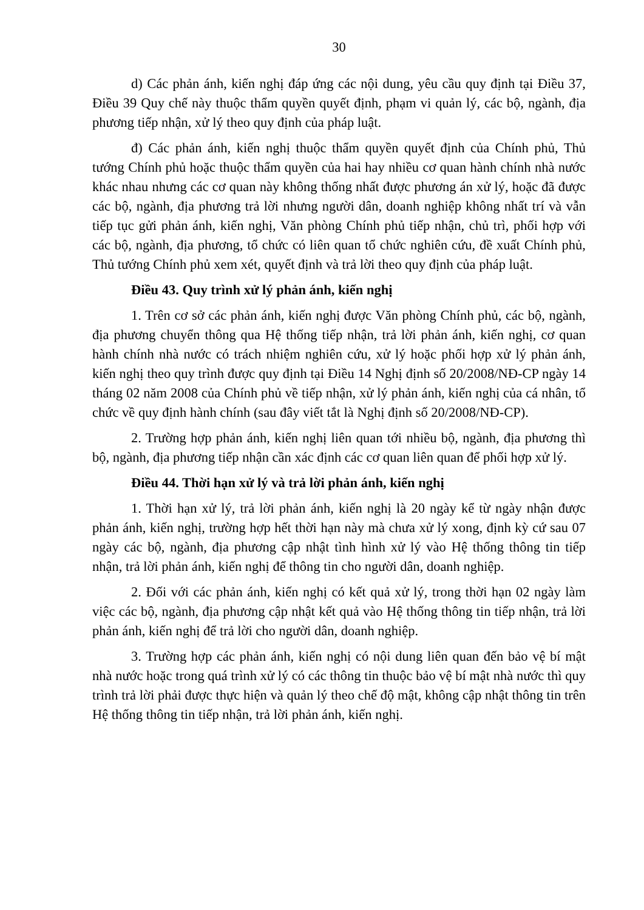30
d) Các phản ánh, kiến nghị đáp ứng các nội dung, yêu cầu quy định tại Điều 37, Điều 39 Quy chế này thuộc thẩm quyền quyết định, phạm vi quản lý, các bộ, ngành, địa phương tiếp nhận, xử lý theo quy định của pháp luật.
đ) Các phản ánh, kiến nghị thuộc thẩm quyền quyết định của Chính phủ, Thủ tướng Chính phủ hoặc thuộc thẩm quyền của hai hay nhiều cơ quan hành chính nhà nước khác nhau nhưng các cơ quan này không thống nhất được phương án xử lý, hoặc đã được các bộ, ngành, địa phương trả lời nhưng người dân, doanh nghiệp không nhất trí và vẫn tiếp tục gửi phản ánh, kiến nghị, Văn phòng Chính phủ tiếp nhận, chủ trì, phối hợp với các bộ, ngành, địa phương, tổ chức có liên quan tổ chức nghiên cứu, đề xuất Chính phủ, Thủ tướng Chính phủ xem xét, quyết định và trả lời theo quy định của pháp luật.
Điều 43. Quy trình xử lý phản ánh, kiến nghị
1. Trên cơ sở các phản ánh, kiến nghị được Văn phòng Chính phủ, các bộ, ngành, địa phương chuyển thông qua Hệ thống tiếp nhận, trả lời phản ánh, kiến nghị, cơ quan hành chính nhà nước có trách nhiệm nghiên cứu, xử lý hoặc phối hợp xử lý phản ánh, kiến nghị theo quy trình được quy định tại Điều 14 Nghị định số 20/2008/NĐ-CP ngày 14 tháng 02 năm 2008 của Chính phủ về tiếp nhận, xử lý phản ánh, kiến nghị của cá nhân, tổ chức về quy định hành chính (sau đây viết tắt là Nghị định số 20/2008/NĐ-CP).
2. Trường hợp phản ánh, kiến nghị liên quan tới nhiều bộ, ngành, địa phương thì bộ, ngành, địa phương tiếp nhận cần xác định các cơ quan liên quan để phối hợp xử lý.
Điều 44. Thời hạn xử lý và trả lời phản ánh, kiến nghị
1. Thời hạn xử lý, trả lời phản ánh, kiến nghị là 20 ngày kể từ ngày nhận được phản ánh, kiến nghị, trường hợp hết thời hạn này mà chưa xử lý xong, định kỳ cứ sau 07 ngày các bộ, ngành, địa phương cập nhật tình hình xử lý vào Hệ thống thông tin tiếp nhận, trả lời phản ánh, kiến nghị để thông tin cho người dân, doanh nghiệp.
2. Đối với các phản ánh, kiến nghị có kết quả xử lý, trong thời hạn 02 ngày làm việc các bộ, ngành, địa phương cập nhật kết quả vào Hệ thống thông tin tiếp nhận, trả lời phản ánh, kiến nghị để trả lời cho người dân, doanh nghiệp.
3. Trường hợp các phản ánh, kiến nghị có nội dung liên quan đến bảo vệ bí mật nhà nước hoặc trong quá trình xử lý có các thông tin thuộc bảo vệ bí mật nhà nước thì quy trình trả lời phải được thực hiện và quản lý theo chế độ mật, không cập nhật thông tin trên Hệ thống thông tin tiếp nhận, trả lời phản ánh, kiến nghị.